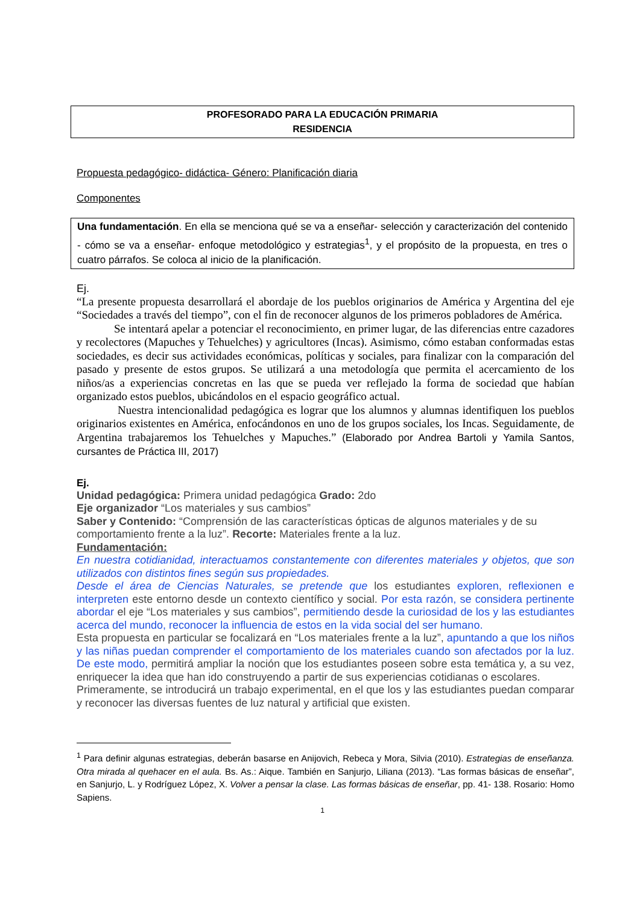PROFESORADO PARA LA EDUCACIÓN PRIMARIA
RESIDENCIA
Propuesta pedagógico- didáctica- Género: Planificación diaria
Componentes
Una fundamentación. En ella se menciona qué se va a enseñar- selección y caracterización del contenido - cómo se va a enseñar- enfoque metodológico y estrategias<sup>1</sup>, y el propósito de la propuesta, en tres o cuatro párrafos. Se coloca al inicio de la planificación.
Ej.
“La presente propuesta desarrollará el abordaje de los pueblos originarios de América y Argentina del eje “Sociedades a través del tiempo”, con el fin de reconocer algunos de los primeros pobladores de América.
Se intentará apelar a potenciar el reconocimiento, en primer lugar, de las diferencias entre cazadores y recolectores (Mapuches y Tehuelches) y agricultores (Incas). Asimismo, cómo estaban conformadas estas sociedades, es decir sus actividades económicas, políticas y sociales, para finalizar con la comparación del pasado y presente de estos grupos. Se utilizará a una metodología que permita el acercamiento de los niños/as a experiencias concretas en las que se pueda ver reflejado la forma de sociedad que habían organizado estos pueblos, ubicándolos en el espacio geográfico actual.
Nuestra intencionalidad pedagógica es lograr que los alumnos y alumnas identifiquen los pueblos originarios existentes en América, enfocándonos en uno de los grupos sociales, los Incas. Seguidamente, de Argentina trabajaremos los Tehuelches y Mapuches.” (Elaborado por Andrea Bartoli y Yamila Santos, cursantes de Práctica III, 2017)
Ej.
Unidad pedagógica: Primera unidad pedagógica Grado: 2do
Eje organizador “Los materiales y sus cambios”
Saber y Contenido: “Comprensión de las características ópticas de algunos materiales y de su comportamiento frente a la luz”. Recorte: Materiales frente a la luz.
Fundamentación:
En nuestra cotidianidad, interactuamos constantemente con diferentes materiales y objetos, que son utilizados con distintos fines según sus propiedades.
Desde el área de Ciencias Naturales, se pretende que los estudiantes exploren, reflexionen e interpreten este entorno desde un contexto científico y social. Por esta razón, se considera pertinente abordar el eje “Los materiales y sus cambios”, permitiendo desde la curiosidad de los y las estudiantes acerca del mundo, reconocer la influencia de estos en la vida social del ser humano.
Esta propuesta en particular se focalizará en “Los materiales frente a la luz”, apuntando a que los niños y las niñas puedan comprender el comportamiento de los materiales cuando son afectados por la luz. De este modo, permitirá ampliar la noción que los estudiantes poseen sobre esta temática y, a su vez, enriquecer la idea que han ido construyendo a partir de sus experiencias cotidianas o escolares.
Primeramente, se introducirá un trabajo experimental, en el que los y las estudiantes puedan comparar y reconocer las diversas fuentes de luz natural y artificial que existen.
<sup>1</sup> Para definir algunas estrategias, deberán basarse en Anijovich, Rebeca y Mora, Silvia (2010). Estrategias de enseñanza. Otra mirada al quehacer en el aula. Bs. As.: Aique. También en Sanjurjo, Liliana (2013). “Las formas básicas de enseñar”, en Sanjurjo, L. y Rodríguez López, X. Volver a pensar la clase. Las formas básicas de enseñar, pp. 41- 138. Rosario: Homo Sapiens.
1